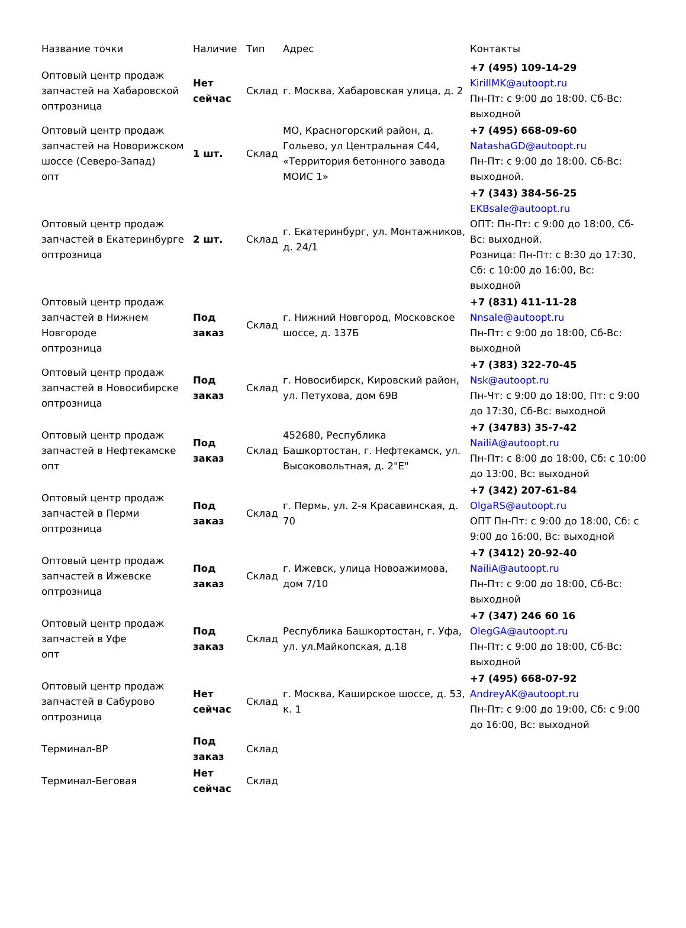| Название точки | Наличие | Тип | Адрес | Контакты |
| --- | --- | --- | --- | --- |
| Оптовый центр продаж запчастей на Хабаровской оптрозница | Нет сейчас | Склад | г. Москва, Хабаровская улица, д. 2 | +7 (495) 109-14-29 KirillMK@autoopt.ru Пн-Пт: с 9:00 до 18:00. Сб-Вс: выходной |
| Оптовый центр продаж запчастей на Новорижском шоссе (Северо-Запад) опт | 1 шт. | Склад | МО, Красногорский район, д. Гольево, ул Центральная С44, «Территория бетонного завода МОИС 1» | +7 (495) 668-09-60 NatashaGD@autoopt.ru Пн-Пт: с 9:00 до 18:00. Сб-Вс: выходной. |
| Оптовый центр продаж запчастей в Екатеринбурге оптрозница | 2 шт. | Склад | г. Екатеринбург, ул. Монтажников, д. 24/1 | +7 (343) 384-56-25 EKBsale@autoopt.ru ОПТ: Пн-Пт: с 9:00 до 18:00, Сб-Вс: выходной. Розница: Пн-Пт: с 8:30 до 17:30, Сб: с 10:00 до 16:00, Вс: выходной |
| Оптовый центр продаж запчастей в Нижнем Новгороде оптрозница | Под заказ | Склад | г. Нижний Новгород, Московское шоссе, д. 137Б | +7 (831) 411-11-28 Nnsale@autoopt.ru Пн-Пт: с 9:00 до 18:00, Сб-Вс: выходной |
| Оптовый центр продаж запчастей в Новосибирске оптрозница | Под заказ | Склад | г. Новосибирск, Кировский район, ул. Петухова, дом 69В | +7 (383) 322-70-45 Nsk@autoopt.ru Пн-Чт: с 9:00 до 18:00, Пт: с 9:00 до 17:30, Сб-Вс: выходной |
| Оптовый центр продаж запчастей в Нефтекамске опт | Под заказ | Склад | 452680, Республика Башкортостан, г. Нефтекамск, ул. Высоковольтная, д. 2"Е" | +7 (34783) 35-7-42 NailiA@autoopt.ru Пн-Пт: с 8:00 до 18:00, Сб: с 10:00 до 13:00, Вс: выходной |
| Оптовый центр продаж запчастей в Перми оптрозница | Под заказ | Склад | г. Пермь, ул. 2-я Красавинская, д. 70 | +7 (342) 207-61-84 OlgaRS@autoopt.ru ОПТ Пн-Пт: с 9:00 до 18:00, Сб: с 9:00 до 16:00, Вс: выходной |
| Оптовый центр продаж запчастей в Ижевске оптрозница | Под заказ | Склад | г. Ижевск, улица Новоажимова, дом 7/10 | +7 (3412) 20-92-40 NailiA@autoopt.ru Пн-Пт: с 9:00 до 18:00, Сб-Вс: выходной |
| Оптовый центр продаж запчастей в Уфе опт | Под заказ | Склад | Республика Башкортостан, г. Уфа, ул. ул.Майкопская, д.18 | +7 (347) 246 60 16 OlegGA@autoopt.ru Пн-Пт: с 9:00 до 18:00, Сб-Вс: выходной |
| Оптовый центр продаж запчастей в Сабурово оптрозница | Нет сейчас | Склад | г. Москва, Каширское шоссе, д. 53, к. 1 | +7 (495) 668-07-92 AndreyAK@autoopt.ru Пн-Пт: с 9:00 до 19:00, Сб: с 9:00 до 16:00, Вс: выходной |
| Терминал-ВР | Под заказ | Склад | | |
| Терминал-Беговая | Нет сейчас | Склад | | |